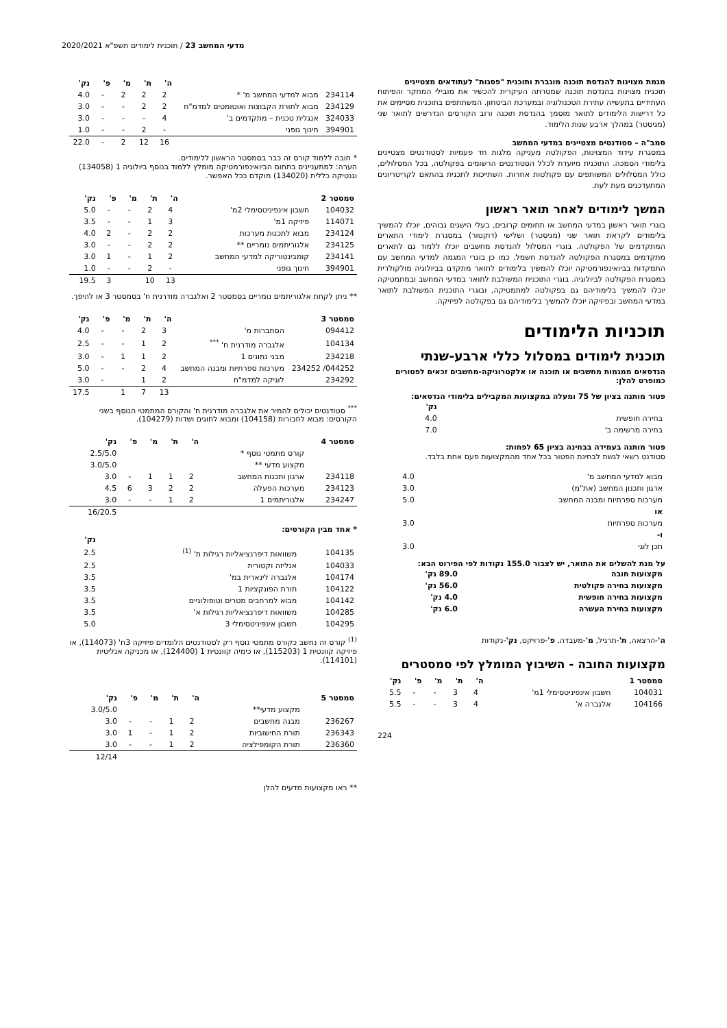מדעי המחשב 23 / תוכנית לימודים תשפ"א 2020/2021
מגמת מצוינות להנדסת תוכנה מוגברת ותוכנית "פסגות" לעתודאים מצטיינים
תוכנית מצוינות בהנדסת תוכנה שמטרתה העיקרית להכשיר את מובילי המחקר והפיתוח העתידיים בתעשייה עתירת הטכנולוגיה ובמערכת הביטחון. המשתתפים בתוכנית מסיימים את כל דרישות הלימודים לתואר מוסמך בהנדסת תוכנה ורוב הקורסים הנדרשים לתואר שני (מגיסטר) במהלך ארבע שנות הלימוד.
סמב"ה – סטודנטים מצטיינים במדעי המחשב
במסגרת עידוד המצוינות, הפקולטה מעניקה מלגות חד פעמיות לסטודנטים מצטיינים בלימודי הסמכה. התוכנית מיועדת לכלל הסטודנטים הרשומים בפקולטה, בכל המסלולים, כולל המסלולים המשותפים עם פקולטות אחרות. השתייכות לתכנית בהתאם לקריטריונים המתעדכנים מעת לעת.
המשך לימודים לאחר תואר ראשון
בוגרי תואר ראשון במדעי המחשב או תחומים קרובים, בעלי הישגים גבוהים, יוכלו להמשיך בלימודים לקראת תואר שני (מגיסטר) ושלישי (דוקטור) במסגרת לימודי התארים המתקדמים של הפקולטה. בוגרי המסלול להנדסת מחשבים יוכלו ללמוד גם לתארים מתקדמים במסגרת הפקולטה להנדסת חשמל. כמו כן בוגרי המגמה למדעי המחשב עם התמקדות בביואינפורמטיקה יוכלו להמשיך בלימודים לתואר מתקדם בביולוגיה מולקולרית במסגרת הפקולטה לביולוגיה. בוגרי התוכנית המשולבת לתואר במדעי המחשב ובמתמטיקה יוכלו להמשיך בלימודיהם גם בפקולטה למתמטיקה, ובוגרי התוכנית המשולבת לתואר במדעי המחשב ובפיזיקה יוכלו להמשיך בלימודיהם גם בפקולטה לפיזיקה.
תוכניות הלימודים
תוכנית לימודים במסלול כללי ארבע-שנתי
הנדסאים ממגמות מחשבים או תוכנה או אלקטרוניקה-מחשבים זכאים לפטורים כמופרט להלן:
פטור מותנה בציון של 75 ומעלה במקצועות המקבילים בלימודי הנדסאים:
| | נק' |
| --- | --- |
| בחירה חופשית | 4.0 |
| בחירה מרשימה ב' | 7.0 |
פטור מותנה בעמידה בבחינה בציון 65 לפחות:
סטודנט רשאי לגשת לבחינת הפטור בכל אחד מהמקצועות פעם אחת בלבד.
| מבוא למדעי המחשב מ' | 4.0 |
| ארגון ותכנון המחשב (את"מ) | 3.0 |
| מערכות ספרתיות ומבנה המחשב | 5.0 |
| או | |
| מערכות ספרתיות | 3.0 |
| ו- | |
| תכן לוגי | 3.0 |
על מנת להשלים את התואר, יש לצבור 155.0 נקודות לפי הפירוט הבא:
| מקצועות חובה | 89.0 נק' |
| --- | --- |
| מקצועות בחירה פקולטית | 56.0 נק' |
| מקצועות בחירה חופשית | 4.0 נק' |
| מקצועות בחירת העשרה | 6.0 נק' |
ה'-הרצאה, ת'-תרגיל, מ'-מעבדה, פ'-פרויקט, נק'-נקודות
מקצועות החובה - השיבוץ המומלץ לפי סמסטרים
| סמסטר 1 | | ה' | ת' | מ' | פ' | נק' |
| --- | --- | --- | --- | --- | --- | --- |
| 104031 | חשבון אינפיניטסימלי 1מ' | 4 | 3 | - | - | 5.5 |
| 104166 | אלגברה א' | 4 | 3 | - | - | 5.5 |
224
| | | ה' | ת' | מ' | פ' | נק' |
| --- | --- | --- | --- | --- | --- | --- |
| 234114 | מבוא למדעי המחשב מ' * | 2 | 2 | 2 | - | 4.0 |
| 234129 | מבוא לתורת הקבוצות ואוטומטים למדמ"ח | 2 | 2 | - | - | 3.0 |
| 324033 | אנגלית טכנית – מתקדמים ב' | 4 | - | - | - | 3.0 |
| 394901 | חינוך גופני | - | 2 | - | - | 1.0 |
| | | 16 | 12 | 2 | - | 22.0 |
* חובה ללמוד קורס זה כבר בסמסטר הראשון ללימודים.
הערה: למתעניינים בתחום הביואינפורמטיקה מומלץ ללמוד בנוסף ביולוגיה 1 (134058) וגנטיקה כללית (134020) מוקדם ככל האפשר.
| סמסטר 2 | | ה' | ת' | מ' | פ' | נק' |
| --- | --- | --- | --- | --- | --- | --- |
| 104032 | חשבון אינפיניטסימלי 2מ' | 4 | 2 | - | - | 5.0 |
| 114071 | פיזיקה 1מ' | 3 | 1 | - | - | 3.5 |
| 234124 | מבוא לתכנות מערכות | 2 | 2 | - | 2 | 4.0 |
| 234125 | אלגוריתמים נומריים ** | 2 | 2 | - | - | 3.0 |
| 234141 | קומבינטוריקה למדעי המחשב | 2 | 1 | - | 1 | 3.0 |
| 394901 | חינוך גופני | - | 2 | - | - | 1.0 |
| | | 13 | 10 | | 3 | 19.5 |
** ניתן לקחת אלגוריתמים נומריים בסמסטר 2 ואלגברה מודרנית ח' בסמסטר 3 או להיפך.
| סמסטר 3 | | ה' | ת' | מ' | פ' | נק' |
| --- | --- | --- | --- | --- | --- | --- |
| 094412 | הסתברות מ' | 3 | 2 | - | - | 4.0 |
| 104134 | אלגברה מודרנית ח' <sup>***</sup> | 2 | 1 | - | - | 2.5 |
| 234218 | מבני נתונים 1 | 2 | 1 | 1 | - | 3.0 |
| 044252/ 234252 | מערכות ספרתיות ומבנה המחשב | 4 | 2 | - | - | 5.0 |
| 234292 | לוגיקה למדמ"ח | 2 | 1 | | - | 3.0 |
| | | 13 | 7 | 1 | | 17.5 |
<sup>***</sup> סטודנטים יכולים להמיר את אלגברה מודרנית ח' והקורס המתמטי הנוסף בשני הקורסים: מבוא לחבורות (104158) ומבוא לחוגים ושדות (104279).
| סמסטר 4 | | ה' | ת' | מ' | פ' | נק' |
| --- | --- | --- | --- | --- | --- | --- |
| | קורס מתמטי נוסף * | | | | | 2.5/5.0 |
| | מקצוע מדעי ** | | | | | 3.0/5.0 |
| 234118 | ארגון ותכנות המחשב | 2 | 1 | 1 | - | 3.0 |
| 234123 | מערכות הפעלה | 2 | 2 | 3 | 6 | 4.5 |
| 234247 | אלגוריתמים 1 | 2 | 1 | - | - | 3.0 |
| | | | | | | 16/20.5 |
* אחד מבין הקורסים:
| | | נק' |
| --- | --- | --- |
| 104135 | משוואות דיפרנציאליות רגילות ת' <sup>(1)</sup> | 2.5 |
| 104033 | אנליזה וקטורית | 2.5 |
| 104174 | אלגברה לינארית במ' | 3.5 |
| 104122 | תורת הפונקציות 1 | 3.5 |
| 104142 | מבוא למרחבים מטרים וטופולוגיים | 3.5 |
| 104285 | משוואות דיפרנציאליות רגילות א' | 3.5 |
| 104295 | חשבון אינפיניטסימלי 3 | 5.0 |
<sup>(1)</sup> קורס זה נחשב כקורס מתמטי נוסף רק לסטודנטים הלומדים פיזיקה 3ח' (114073), או פיזיקה קוונטית 1 (115203), או כימיה קוונטית 1 (124400), או מכניקה אנליטית (114101).
| סמסטר 5 | | ה' | ת' | מ' | פ' | נק' |
| --- | --- | --- | --- | --- | --- | --- |
| | מקצוע מדעי** | | | | | 3.0/5.0 |
| 236267 | מבנה מחשבים | 2 | 1 | - | - | 3.0 |
| 236343 | תורת החישוביות | 2 | 1 | - | 1 | 3.0 |
| 236360 | תורת הקומפילציה | 2 | 1 | - | - | 3.0 |
| | | | | | | 12/14 |
** ראו מקצועות מדעים להלן